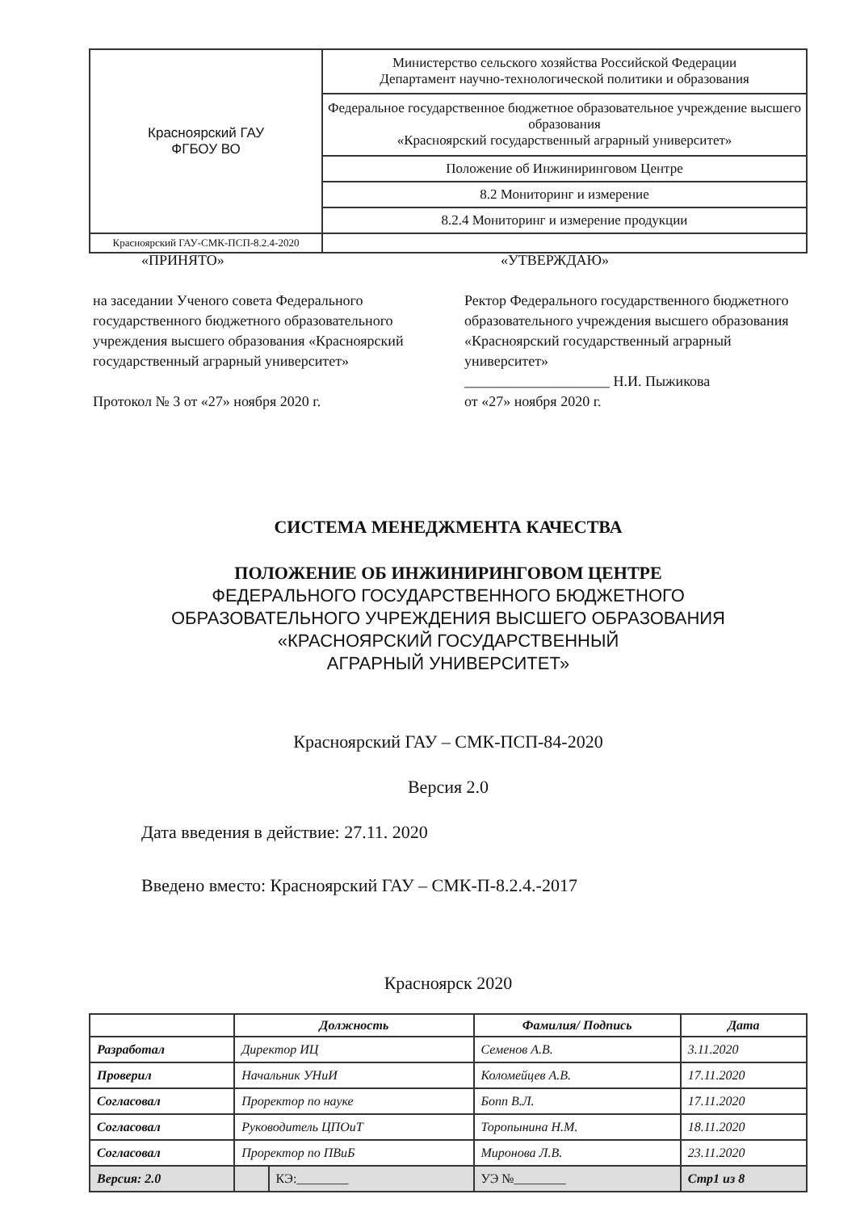| Красноярский ГАУ ФГБОУ ВО | Министерство сельского хозяйства Российской Федерации Департамент научно-технологической политики и образования |
| | Федеральное государственное бюджетное образовательное учреждение высшего образования «Красноярский государственный аграрный университет» |
| | Положение об Инжиниринговом Центре |
| | 8.2 Мониторинг и измерение |
| | 8.2.4 Мониторинг и измерение продукции |
| Красноярский ГАУ-СМК-ПСП-8.2.4-2020 | |
«ПРИНЯТО» «УТВЕРЖДАЮ»
на заседании Ученого совета Федерального государственного бюджетного образовательного учреждения высшего образования «Красноярский государственный аграрный университет»
Протокол № 3 от «27» ноября 2020 г.
Ректор Федерального государственного бюджетного образовательного учреждения высшего образования «Красноярский государственный аграрный университет»
____________________ Н.И. Пыжикова
от «27» ноября 2020 г.
СИСТЕМА МЕНЕДЖМЕНТА КАЧЕСТВА
ПОЛОЖЕНИЕ ОБ ИНЖИНИРИНГОВОМ ЦЕНТРЕ
ФЕДЕРАЛЬНОГО ГОСУДАРСТВЕННОГО БЮДЖЕТНОГО
ОБРАЗОВАТЕЛЬНОГО УЧРЕЖДЕНИЯ ВЫСШЕГО ОБРАЗОВАНИЯ
«КРАСНОЯРСКИЙ ГОСУДАРСТВЕННЫЙ
АГРАРНЫЙ УНИВЕРСИТЕТ»
Красноярский ГАУ – СМК-ПСП-84-2020
Версия 2.0
Дата введения в действие: 27.11. 2020
Введено вместо: Красноярский ГАУ – СМК-П-8.2.4.-2017
Красноярск 2020
| | Должность | | Фамилия/ Подпись | Дата |
| --- | --- | --- | --- | --- |
| Разработал | Директор ИЦ | | Семенов А.В. | 3.11.2020 |
| Проверил | Начальник УНиИ | | Коломейцев А.В. | 17.11.2020 |
| Согласовал | Проректор по науке | | Бопп В.Л. | 17.11.2020 |
| Согласовал | Руководитель ЦПОиТ | | Торопынина Н.М. | 18.11.2020 |
| Согласовал | Проректор по ПВиБ | | Миронова Л.В. | 23.11.2020 |
| Версия: 2.0 | | КЭ:________ | УЭ №________ | Стр1 из 8 |